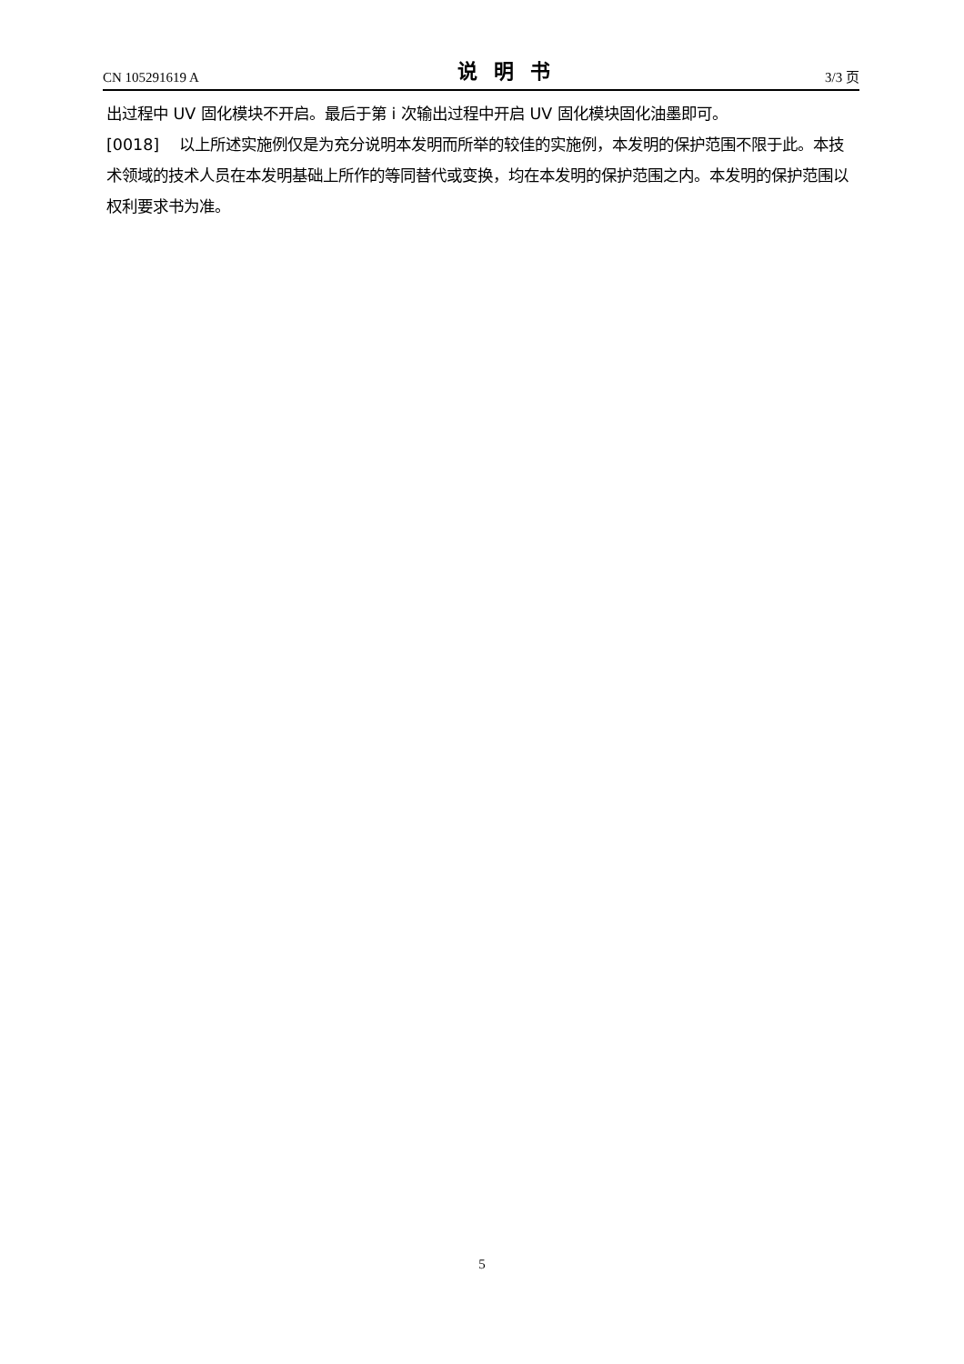CN 105291619 A 说明书 3/3 页
出过程中 UV 固化模块不开启。最后于第 i 次输出过程中开启 UV 固化模块固化油墨即可。
[0018] 以上所述实施例仅是为充分说明本发明而所举的较佳的实施例，本发明的保护范围不限于此。本技术领域的技术人员在本发明基础上所作的等同替代或变换，均在本发明的保护范围之内。本发明的保护范围以权利要求书为准。
5